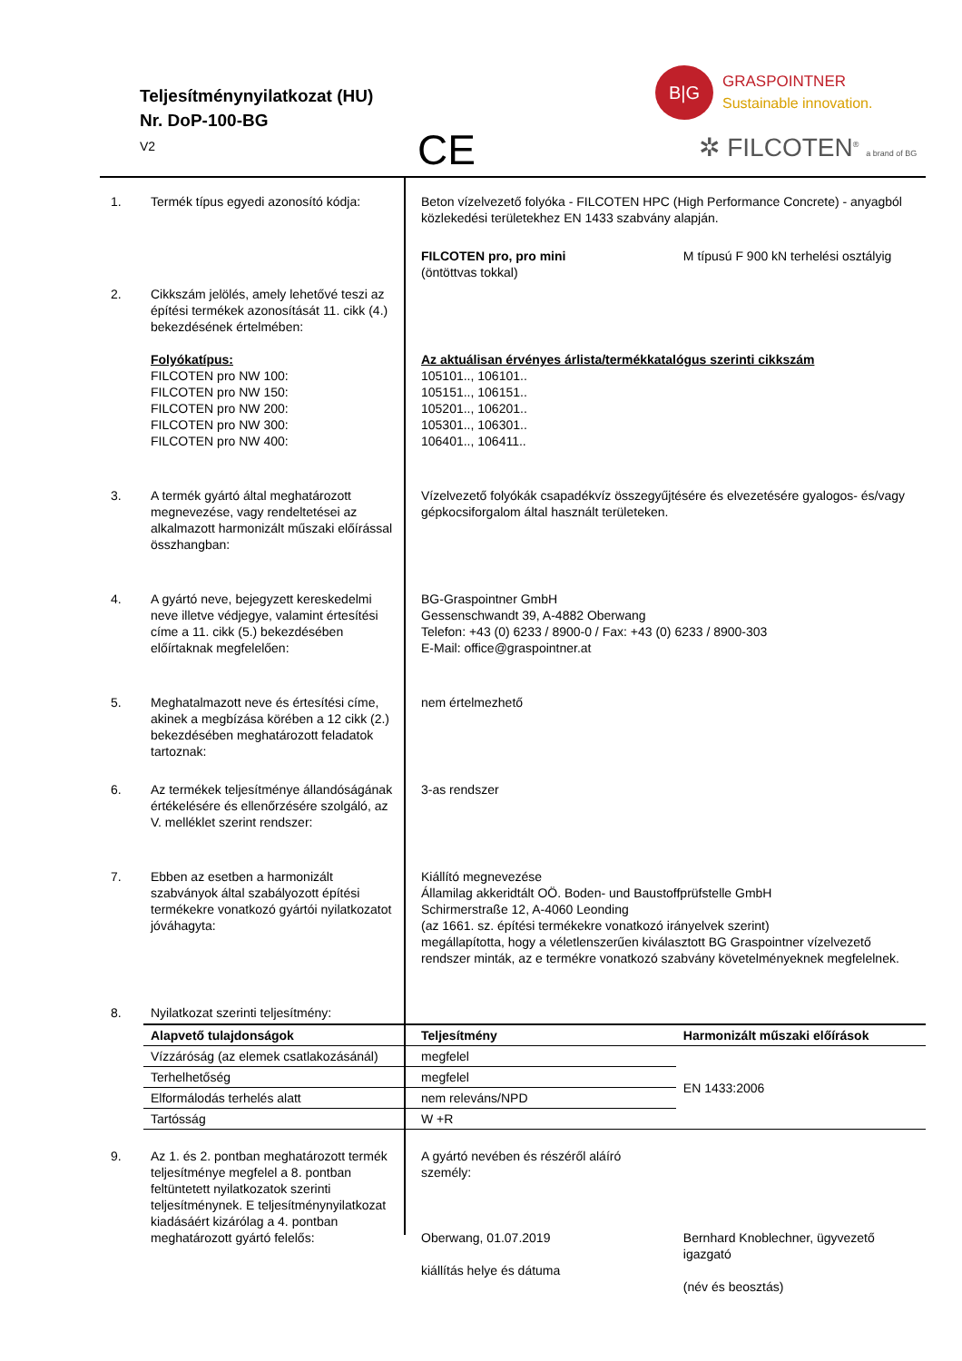Teljesítménynyilatkozat (HU)
Nr. DoP-100-BG
V2
CE
B|G
GRASPOINTNER
Sustainable innovation.
✲ FILCOTEN<sup>®</sup> a brand of BG
| 1. | Termék típus egyedi azonosító kódja: | Beton vízelvezető folyóka - FILCOTEN HPC (High Performance Concrete) - anyagból közlekedési területekhez EN 1433 szabvány alapján. | |
| | | FILCOTEN pro, pro mini (öntöttvas tokkal) | M típusú F 900 kN terhelési osztályig |
| 2. | Cikkszám jelölés, amely lehetővé teszi az építési termékek azonosítását 11. cikk (4.) bekezdésének értelmében: Folyókatípus: FILCOTEN pro NW 100: FILCOTEN pro NW 150: FILCOTEN pro NW 200: FILCOTEN pro NW 300: FILCOTEN pro NW 400: | Az aktuálisan érvényes árlista/termékkatalógus szerinti cikkszám 105101.., 106101.. 105151.., 106151.. 105201.., 106201.. 105301.., 106301.. 106401.., 106411.. | |
| 3. | A termék gyártó által meghatározott megnevezése, vagy rendeltetései az alkalmazott harmonizált műszaki előírással összhangban: | Vízelvezető folyókák csapadékvíz összegyűjtésére és elvezetésére gyalogos- és/vagy gépkocsiforgalom által használt területeken. | |
| 4. | A gyártó neve, bejegyzett kereskedelmi neve illetve védjegye, valamint értesítési címe a 11. cikk (5.) bekezdésében előírtaknak megfelelően: | BG-Graspointner GmbH Gessenschwandt 39, A-4882 Oberwang Telefon: +43 (0) 6233 / 8900-0 / Fax: +43 (0) 6233 / 8900-303 E-Mail: office@graspointner.at | |
| 5. | Meghatalmazott neve és értesítési címe, akinek a megbízása körében a 12 cikk (2.) bekezdésében meghatározott feladatok tartoznak: | nem értelmezhető | |
| 6. | Az termékek teljesítménye állandóságának értékelésére és ellenőrzésére szolgáló, az V. melléklet szerint rendszer: | 3-as rendszer | |
| 7. | Ebben az esetben a harmonizált szabványok által szabályozott építési termékekre vonatkozó gyártói nyilatkozatot jóváhagyta: | Kiállító megnevezése Államilag akkeridtált OÖ. Boden- und Baustoffprüfstelle GmbH Schirmerstraße 12, A-4060 Leonding (az 1661. sz. építési termékekre vonatkozó irányelvek szerint) megállapította, hogy a véletlenszerűen kiválasztott BG Graspointner vízelvezető rendszer minták, az e termékre vonatkozó szabvány követelményeknek megfelelnek. | |
| 8. | Nyilatkozat szerinti teljesítmény: | | |
| | Alapvető tulajdonságok | Teljesítmény | Harmonizált műszaki előírások |
| | Vízzáróság (az elemek csatlakozásánál) | megfelel | EN 1433:2006 |
| | Terhelhetőség | megfelel | |
| | Elformálodás terhelés alatt | nem releváns/NPD | |
| | Tartósság | W +R | |
| 9. | Az 1. és 2. pontban meghatározott termék teljesítménye megfelel a 8. pontban feltüntetett nyilatkozatok szerinti teljesítménynek. E teljesítménynyilatkozat kiadásáért kizárólag a 4. pontban meghatározott gyártó felelős: | A gyártó nevében és részéről aláíró személy: Oberwang, 01.07.2019 kiállítás helye és dátuma | Bernhard Knoblechner, ügyvezető igazgató (név és beosztás) |